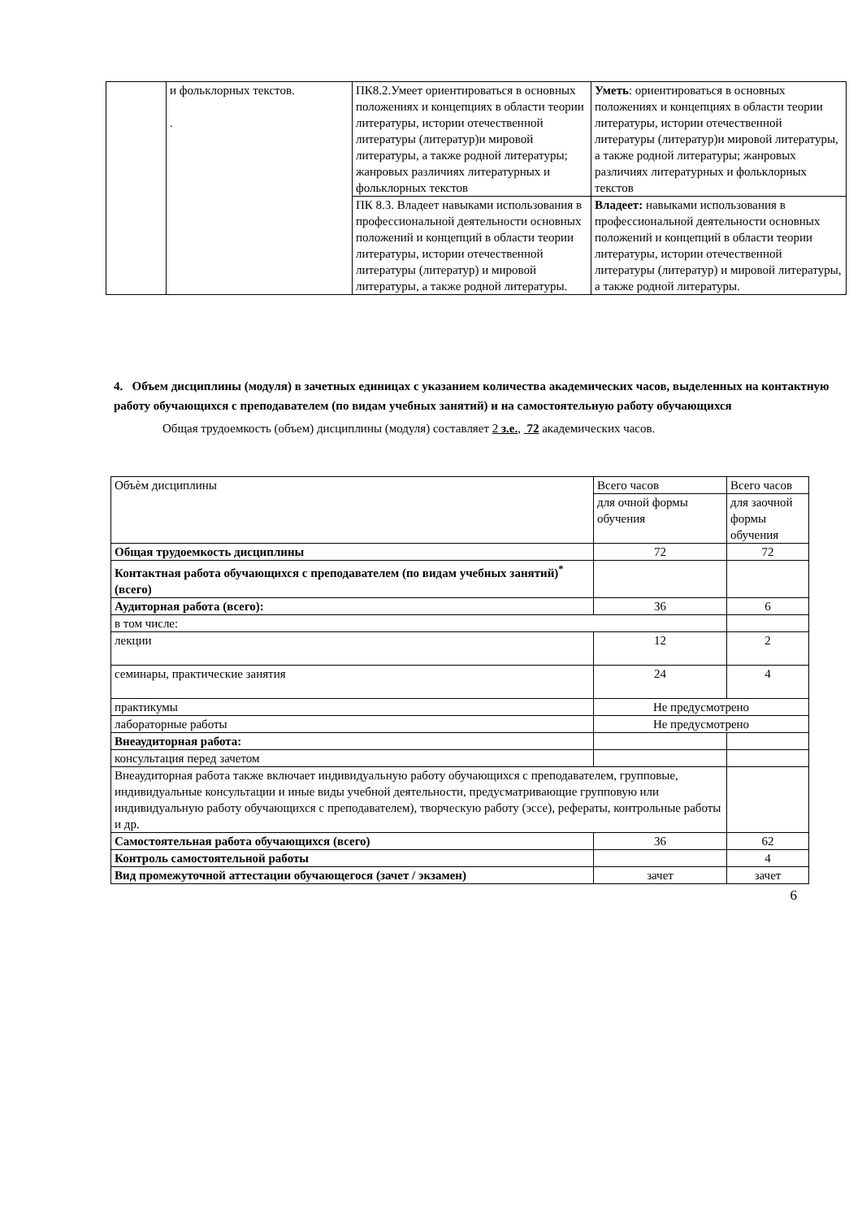| | и фольклорных текстов. . | ПК8.2.Умеет ориентироваться в основных положениях и концепциях в области теории литературы, истории отечественной литературы (литератур)и мировой литературы, а также родной литературы; жанровых различиях литературных и фольклорных текстов | Уметь : ориентироваться в основных положениях и концепциях в области теории литературы, истории отечественной литературы (литератур)и мировой литературы, а также родной литературы; жанровых различиях литературных и фольклорных текстов |
| | | ПК 8.3. Владеет навыками использования в профессиональной деятельности основных положений и концепций в области теории литературы, истории отечественной литературы (литератур) и мировой литературы, а также родной литературы. | Владеет: навыками использования в профессиональной деятельности основных положений и концепций в области теории литературы, истории отечественной литературы (литератур) и мировой литературы, а также родной литературы. |
4. Объем дисциплины (модуля) в зачетных единицах с указанием количества академических часов, выделенных на контактную работу обучающихся с преподавателем (по видам учебных занятий) и на самостоятельную работу обучающихся
Общая трудоемкость (объем) дисциплины (модуля) составляет 2 з.е., 72 академических часов.
| Объѐм дисциплины | Всего часов | Всего часов |
| | для очной формы обучения | для заочной формы обучения |
| Общая трудоемкость дисциплины | 72 | 72 |
| Контактная работа обучающихся с преподавателем (по видам учебных занятий)<sup>*</sup> (всего) | | |
| Аудиторная работа (всего): | 36 | 6 |
| в том числе: | | |
| лекции | 12 | 2 |
| семинары, практические занятия | 24 | 4 |
| практикумы | Не предусмотрено | |
| лабораторные работы | Не предусмотрено | |
| Внеаудиторная работа: | | |
| консультация перед зачетом | | |
| Внеаудиторная работа также включает индивидуальную работу обучающихся с преподавателем, групповые, индивидуальные консультации и иные виды учебной деятельности, предусматривающие групповую или индивидуальную работу обучающихся с преподавателем), творческую работу (эссе), рефераты, контрольные работы и др. | | |
| Самостоятельная работа обучающихся (всего) | 36 | 62 |
| Контроль самостоятельной работы | | 4 |
| Вид промежуточной аттестации обучающегося (зачет / экзамен) | зачет | зачет |
6